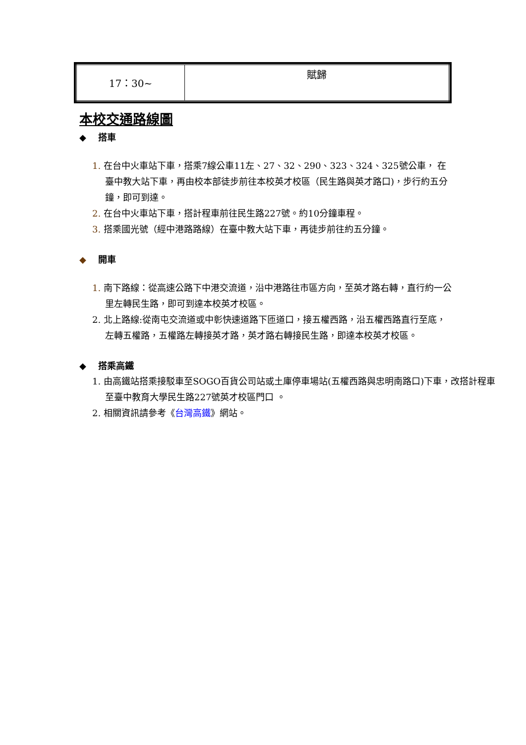| 17：30~ | 賦歸 |
本校交通路線圖
◆ 搭車
1. 在台中火車站下車，搭乘7線公車11左、27、32、290、323、324、325號公車， 在臺中教大站下車，再由校本部徒步前往本校英才校區（民生路與英才路口)，步行約五分鐘，即可到達。
2. 在台中火車站下車，搭計程車前往民生路227號。約10分鐘車程。
3. 搭乘國光號（經中港路路線）在臺中教大站下車，再徒步前往約五分鐘。
◆ 開車
1. 南下路線：從高速公路下中港交流道，沿中港路往市區方向，至英才路右轉，直行約一公里左轉民生路，即可到達本校英才校區。
2. 北上路線:從南屯交流道或中彰快速道路下匝道口，接五權西路，沿五權西路直行至底，左轉五權路，五權路左轉接英才路，英才路右轉接民生路，即達本校英才校區。
◆ 搭乘高鐵
1. 由高鐵站搭乘接駁車至SOGO百貨公司站或土庫停車場站(五權西路與忠明南路口)下車，改搭計程車至臺中教育大學民生路227號英才校區門口 。
2. 相關資訊請參考《台灣高鐵》網站。